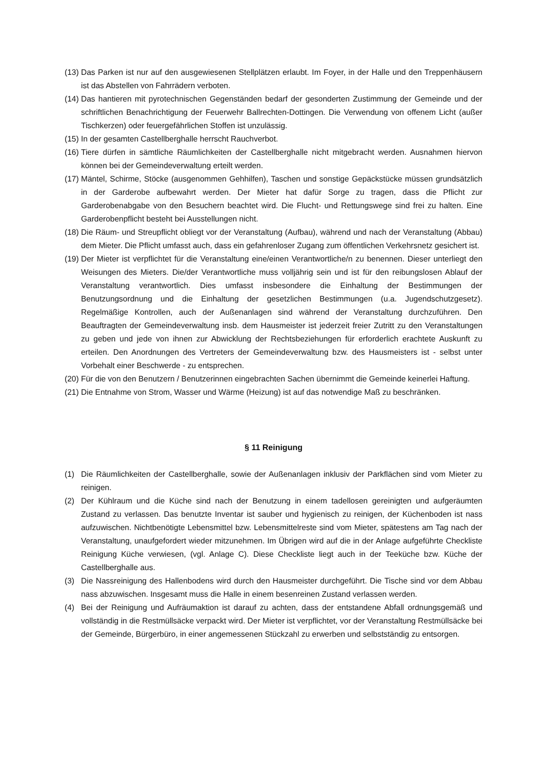(13) Das Parken ist nur auf den ausgewiesenen Stellplätzen erlaubt. Im Foyer, in der Halle und den Treppenhäusern ist das Abstellen von Fahrrädern verboten.
(14) Das hantieren mit pyrotechnischen Gegenständen bedarf der gesonderten Zustimmung der Gemeinde und der schriftlichen Benachrichtigung der Feuerwehr Ballrechten-Dottingen. Die Verwendung von offenem Licht (außer Tischkerzen) oder feuergefährlichen Stoffen ist unzulässig.
(15) In der gesamten Castellberghalle herrscht Rauchverbot.
(16) Tiere dürfen in sämtliche Räumlichkeiten der Castellberghalle nicht mitgebracht werden. Ausnahmen hiervon können bei der Gemeindeverwaltung erteilt werden.
(17) Mäntel, Schirme, Stöcke (ausgenommen Gehhilfen), Taschen und sonstige Gepäckstücke müssen grundsätzlich in der Garderobe aufbewahrt werden. Der Mieter hat dafür Sorge zu tragen, dass die Pflicht zur Garderobenabgabe von den Besuchern beachtet wird. Die Flucht- und Rettungswege sind frei zu halten. Eine Garderobenpflicht besteht bei Ausstellungen nicht.
(18) Die Räum- und Streupflicht obliegt vor der Veranstaltung (Aufbau), während und nach der Veranstaltung (Abbau) dem Mieter. Die Pflicht umfasst auch, dass ein gefahrenloser Zugang zum öffentlichen Verkehrsnetz gesichert ist.
(19) Der Mieter ist verpflichtet für die Veranstaltung eine/einen Verantwortliche/n zu benennen. Dieser unterliegt den Weisungen des Mieters. Die/der Verantwortliche muss volljährig sein und ist für den reibungslosen Ablauf der Veranstaltung verantwortlich. Dies umfasst insbesondere die Einhaltung der Bestimmungen der Benutzungsordnung und die Einhaltung der gesetzlichen Bestimmungen (u.a. Jugendschutzgesetz). Regelmäßige Kontrollen, auch der Außenanlagen sind während der Veranstaltung durchzuführen. Den Beauftragten der Gemeindeverwaltung insb. dem Hausmeister ist jederzeit freier Zutritt zu den Veranstaltungen zu geben und jede von ihnen zur Abwicklung der Rechtsbeziehungen für erforderlich erachtete Auskunft zu erteilen. Den Anordnungen des Vertreters der Gemeindeverwaltung bzw. des Hausmeisters ist - selbst unter Vorbehalt einer Beschwerde - zu entsprechen.
(20) Für die von den Benutzern / Benutzerinnen eingebrachten Sachen übernimmt die Gemeinde keinerlei Haftung.
(21) Die Entnahme von Strom, Wasser und Wärme (Heizung) ist auf das notwendige Maß zu beschränken.
§ 11 Reinigung
(1) Die Räumlichkeiten der Castellberghalle, sowie der Außenanlagen inklusiv der Parkflächen sind vom Mieter zu reinigen.
(2) Der Kühlraum und die Küche sind nach der Benutzung in einem tadellosen gereinigten und aufgeräumten Zustand zu verlassen. Das benutzte Inventar ist sauber und hygienisch zu reinigen, der Küchenboden ist nass aufzuwischen. Nichtbenötigte Lebensmittel bzw. Lebensmittelreste sind vom Mieter, spätestens am Tag nach der Veranstaltung, unaufgefordert wieder mitzunehmen. Im Übrigen wird auf die in der Anlage aufgeführte Checkliste Reinigung Küche verwiesen, (vgl. Anlage C). Diese Checkliste liegt auch in der Teeküche bzw. Küche der Castellberghalle aus.
(3) Die Nassreinigung des Hallenbodens wird durch den Hausmeister durchgeführt. Die Tische sind vor dem Abbau nass abzuwischen. Insgesamt muss die Halle in einem besenreinen Zustand verlassen werden.
(4) Bei der Reinigung und Aufräumaktion ist darauf zu achten, dass der entstandene Abfall ordnungsgemäß und vollständig in die Restmüllsäcke verpackt wird. Der Mieter ist verpflichtet, vor der Veranstaltung Restmüllsäcke bei der Gemeinde, Bürgerbüro, in einer angemessenen Stückzahl zu erwerben und selbstständig zu entsorgen.